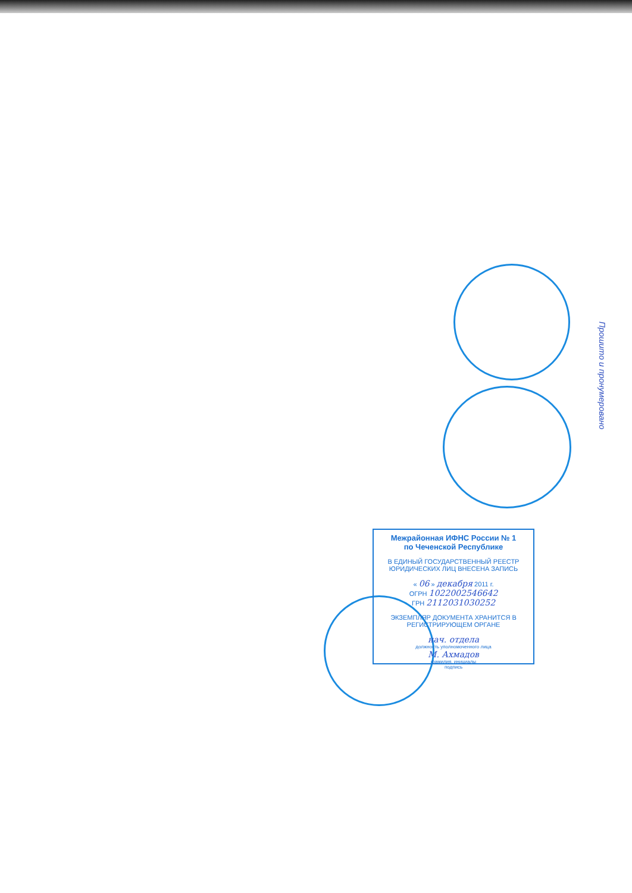Межрайонная ИФНС России № 1
по Чеченской Республике
В ЕДИНЫЙ ГОСУДАРСТВЕННЫЙ РЕЕСТР ЮРИДИЧЕСКИХ ЛИЦ ВНЕСЕНА ЗАПИСЬ
« 06 » декабря 2011 г.
ОГРН 1022002546642
ГРН 2112031030252
ЭКЗЕМПЛЯР ДОКУМЕНТА ХРАНИТСЯ В РЕГИСТРИРУЮЩЕМ ОРГАНЕ
нач. отдела
должность уполномоченного лица
М. Ахмадов
фамилия, инициалы
подпись
Прошито и пронумеровано